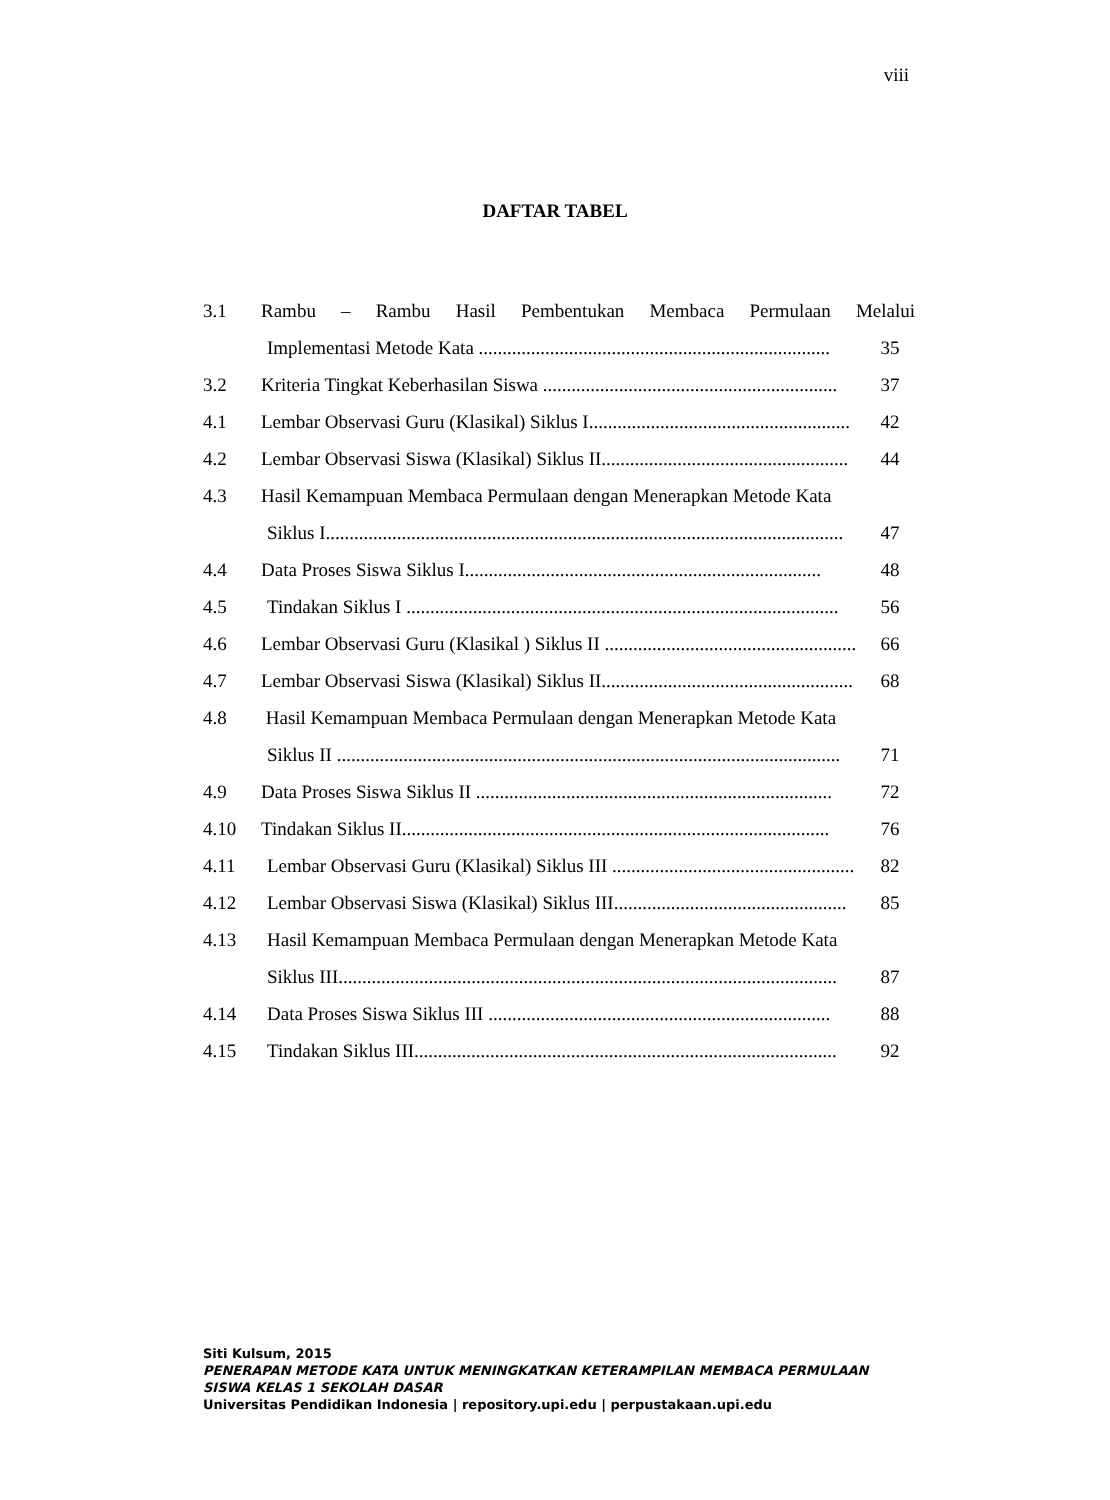viii
DAFTAR TABEL
3.1 Rambu – Rambu Hasil Pembentukan Membaca Permulaan Melalui
Implementasi Metode Kata .......................................................................... 35
3.2 Kriteria Tingkat Keberhasilan Siswa .............................................................. 37
4.1 Lembar Observasi Guru (Klasikal) Siklus I....................................................... 42
4.2 Lembar Observasi Siswa (Klasikal) Siklus II.................................................... 44
4.3 Hasil Kemampuan Membaca Permulaan dengan Menerapkan Metode Kata
Siklus I............................................................................................................. 47
4.4 Data Proses Siswa Siklus I........................................................................... 48
4.5 Tindakan Siklus I ........................................................................................... 56
4.6 Lembar Observasi Guru (Klasikal ) Siklus II ..................................................... 66
4.7 Lembar Observasi Siswa (Klasikal) Siklus II..................................................... 68
4.8 Hasil Kemampuan Membaca Permulaan dengan Menerapkan Metode Kata
Siklus II .......................................................................................................... 71
4.9 Data Proses Siswa Siklus II ........................................................................... 72
4.10 Tindakan Siklus II.......................................................................................... 76
4.11 Lembar Observasi Guru (Klasikal) Siklus III ................................................... 82
4.12 Lembar Observasi Siswa (Klasikal) Siklus III................................................. 85
4.13 Hasil Kemampuan Membaca Permulaan dengan Menerapkan Metode Kata
Siklus III......................................................................................................... 87
4.14 Data Proses Siswa Siklus III ........................................................................ 88
4.15 Tindakan Siklus III......................................................................................... 92
Siti Kulsum, 2015
PENERAPAN METODE KATA UNTUK MENINGKATKAN KETERAMPILAN MEMBACA PERMULAAN
SISWA KELAS 1 SEKOLAH DASAR
Universitas Pendidikan Indonesia | repository.upi.edu | perpustakaan.upi.edu